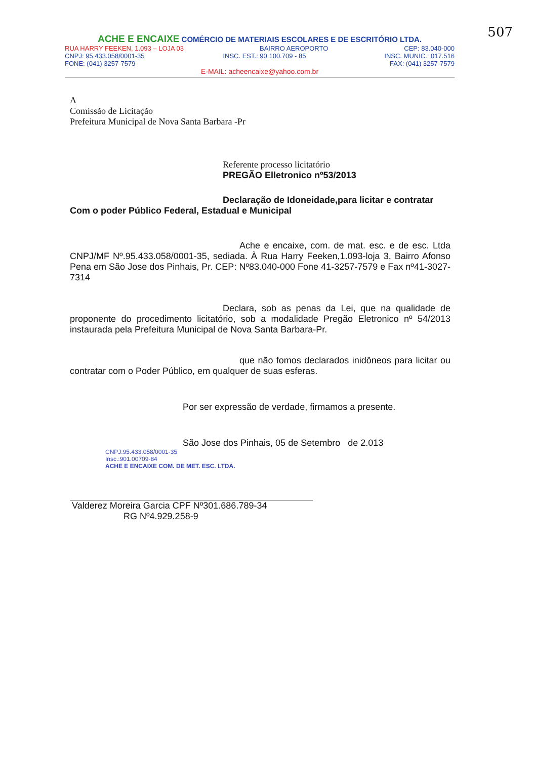507
ACHE E ENCAIXE COMÉRCIO DE MATERIAIS ESCOLARES E DE ESCRITÓRIO LTDA.
RUA HARRY FEEKEN, 1.093 – LOJA 03 BAIRRO AEROPORTO CEP: 83.040-000
CNPJ: 95.433.058/0001-35 INSC. EST.: 90.100.709 - 85 INSC. MUNIC.: 017.516
FONE: (041) 3257-7579 FAX: (041) 3257-7579
E-MAIL: acheencaixe@yahoo.com.br
A
Comissão de Licitação
Prefeitura Municipal de Nova Santa Barbara -Pr
Referente processo licitatório
PREGÃO Elletronico nº53/2013
Declaração de Idoneidade,para licitar e contratar Com o poder Público Federal, Estadual e Municipal
Ache e encaixe, com. de mat. esc. e de esc. Ltda CNPJ/MF Nº.95.433.058/0001-35, sediada. À Rua Harry Feeken,1.093-loja 3, Bairro Afonso Pena em São Jose dos Pinhais, Pr. CEP: Nº83.040-000 Fone 41-3257-7579 e Fax nº41-3027-7314
Declara, sob as penas da Lei, que na qualidade de proponente do procedimento licitatório, sob a modalidade Pregão Eletronico nº 54/2013 instaurada pela Prefeitura Municipal de Nova Santa Barbara-Pr.
que não fomos declarados inidôneos para licitar ou contratar com o Poder Público, em qualquer de suas esferas.
Por ser expressão de verdade, firmamos a presente.
São Jose dos Pinhais, 05 de Setembro de 2.013
CNPJ:95.433.058/0001-35
Insc.:901.00709-84
ACHE E ENCAIXE COM. DE MET. ESC. LTDA.
Valderez Moreira Garcia CPF Nº301.686.789-34
RG Nº4.929.258-9